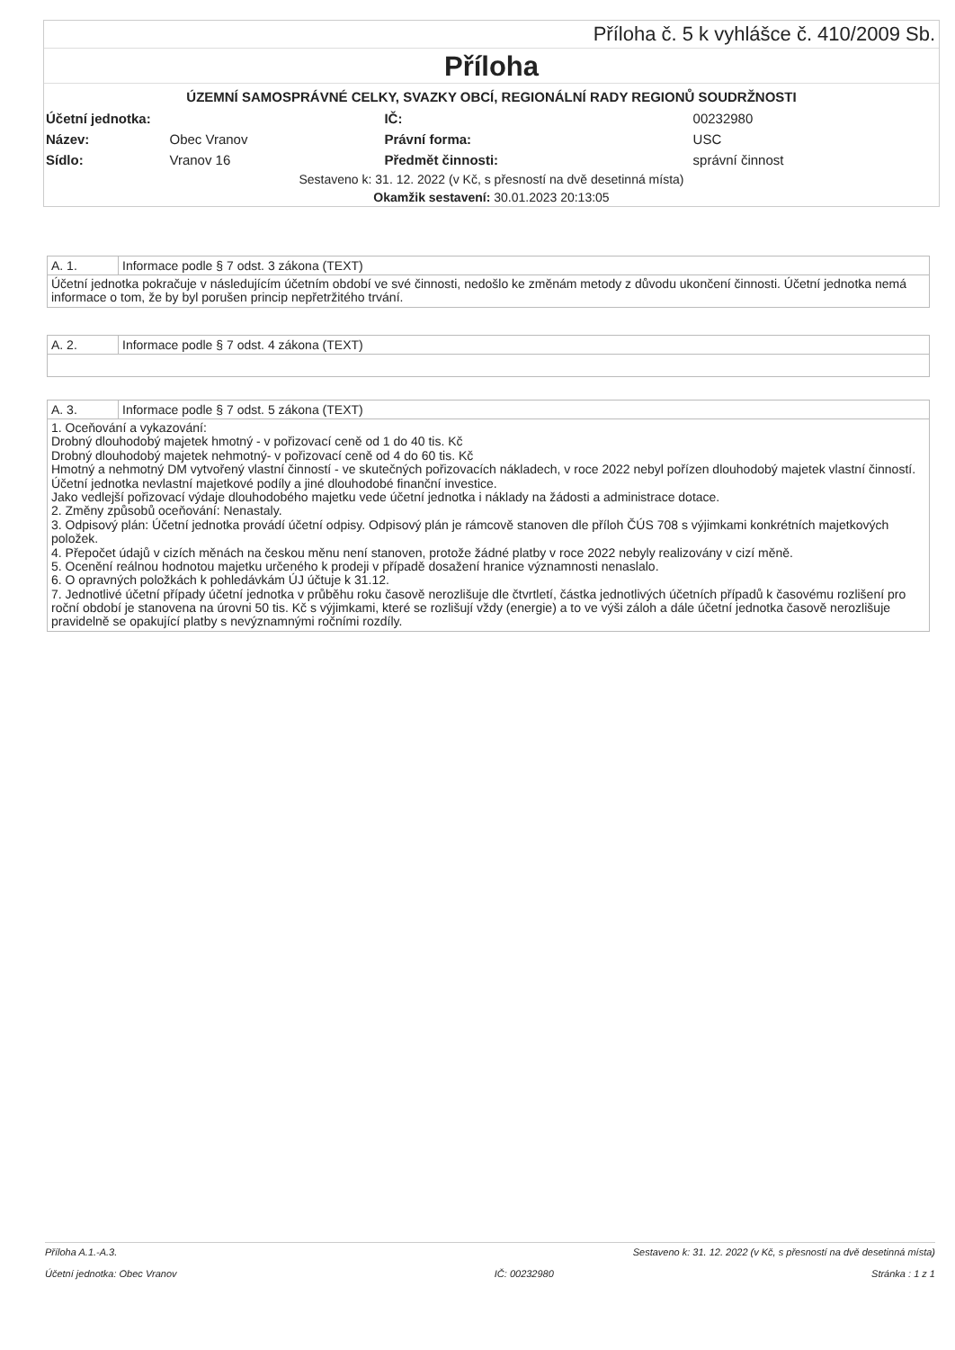Příloha č. 5 k vyhlášce č. 410/2009 Sb.
Příloha
ÚZEMNÍ SAMOSPRÁVNÉ CELKY, SVAZKY OBCÍ, REGIONÁLNÍ RADY REGIONŮ SOUDRŽNOSTI
| Účetní jednotka: | | IČ: | 00232980 |
| Název: | Obec Vranov | Právní forma: | USC |
| Sídlo: | Vranov 16 | Předmět činnosti: | správní činnost |
Sestaveno k: 31. 12. 2022 (v Kč, s přesností na dvě desetinná místa)
Okamžik sestavení: 30.01.2023 20:13:05
A. 1. Informace podle § 7 odst. 3 zákona (TEXT)
Účetní jednotka pokračuje v následujícím účetním období ve své činnosti, nedošlo ke změnám metody z důvodu ukončení činnosti. Účetní jednotka nemá informace o tom, že by byl porušen princip nepřetržitého trvání.
A. 2. Informace podle § 7 odst. 4 zákona (TEXT)
A. 3. Informace podle § 7 odst. 5 zákona (TEXT)
1. Oceňování a vykazování:
Drobný dlouhodobý majetek hmotný - v pořizovací ceně od 1 do 40 tis. Kč
Drobný dlouhodobý majetek nehmotný- v pořizovací ceně od 4 do 60 tis. Kč
Hmotný a nehmotný DM vytvořený vlastní činností - ve skutečných pořizovacích nákladech, v roce 2022 nebyl pořízen dlouhodobý majetek vlastní činností.
Účetní jednotka nevlastní majetkové podíly a jiné dlouhodobé finanční investice.
Jako vedlejší pořizovací výdaje dlouhodobého majetku vede účetní jednotka i náklady na žádosti a administrace dotace.
2. Změny způsobů oceňování: Nenastaly.
3. Odpisový plán: Účetní jednotka provádí účetní odpisy. Odpisový plán je rámcově stanoven dle příloh ČÚS 708 s výjimkami konkrétních majetkových položek.
4. Přepočet údajů v cizích měnách na českou měnu není stanoven, protože žádné platby v roce 2022 nebyly realizovány v cizí měně.
5. Ocenění reálnou hodnotou majetku určeného k prodeji v případě dosažení hranice významnosti nenaslalo.
6. O opravných položkách k pohledávkám ÚJ účtuje k 31.12.
7. Jednotlivé účetní případy účetní jednotka v průběhu roku časově nerozlišuje dle čtvrtletí, částka jednotlivých účetních případů k časovému rozlišení pro roční období je stanovena na úrovni 50 tis. Kč s výjimkami, které se rozlišují vždy (energie) a to ve výši záloh a dále účetní jednotka časově nerozlišuje pravidelně se opakující platby s nevýznamnými ročními rozdíly.
Příloha A.1.-A.3. Sestaveno k: 31. 12. 2022 (v Kč, s přesností na dvě desetinná místa)
Účetní jednotka: Obec Vranov IČ: 00232980 Stránka : 1 z 1